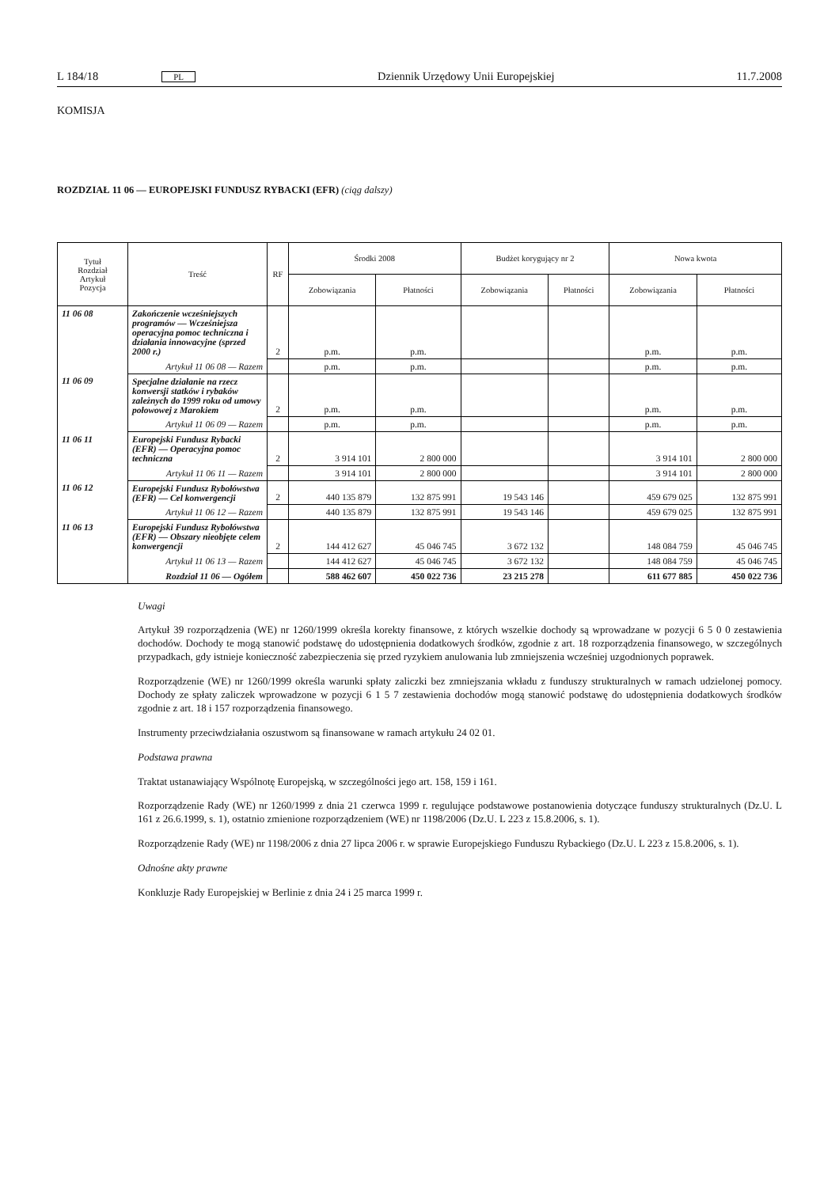L 184/18 PL Dziennik Urzędowy Unii Europejskiej 11.7.2008
KOMISJA
ROZDZIAŁ 11 06 — EUROPEJSKI FUNDUSZ RYBACKI (EFR) (ciąg dalszy)
| Tytuł Rozdział Artykuł Pozycja | Treść | RF | Środki 2008 | | Budżet korygujący nr 2 | | Nowa kwota | |
| --- | --- | --- | --- | --- | --- | --- | --- | --- |
| | | | Zobowiązania | Płatności | Zobowiązania | Płatności | Zobowiązania | Płatności |
| 11 06 08 | Zakończenie wcześniejszych programów — Wcześniejsza operacyjna pomoc techniczna i działania innowacyjne (sprzed 2000 r.) | 2 | p.m. | p.m. | | | p.m. | p.m. |
| | Artykuł 11 06 08 — Razem | | p.m. | p.m. | | | p.m. | p.m. |
| 11 06 09 | Specjalne działanie na rzecz konwersji statków i rybaków zależnych do 1999 roku od umowy połowowej z Marokiem | 2 | p.m. | p.m. | | | p.m. | p.m. |
| | Artykuł 11 06 09 — Razem | | p.m. | p.m. | | | p.m. | p.m. |
| 11 06 11 | Europejski Fundusz Rybacki (EFR) — Operacyjna pomoc techniczna | 2 | 3 914 101 | 2 800 000 | | | 3 914 101 | 2 800 000 |
| | Artykuł 11 06 11 — Razem | | 3 914 101 | 2 800 000 | | | 3 914 101 | 2 800 000 |
| 11 06 12 | Europejski Fundusz Rybołówstwa (EFR) — Cel konwergencji | 2 | 440 135 879 | 132 875 991 | 19 543 146 | | 459 679 025 | 132 875 991 |
| | Artykuł 11 06 12 — Razem | | 440 135 879 | 132 875 991 | 19 543 146 | | 459 679 025 | 132 875 991 |
| 11 06 13 | Europejski Fundusz Rybołówstwa (EFR) — Obszary nieobjęte celem konwergencji | 2 | 144 412 627 | 45 046 745 | 3 672 132 | | 148 084 759 | 45 046 745 |
| | Artykuł 11 06 13 — Razem | | 144 412 627 | 45 046 745 | 3 672 132 | | 148 084 759 | 45 046 745 |
| | Rozdział 11 06 — Ogółem | | 588 462 607 | 450 022 736 | 23 215 278 | | 611 677 885 | 450 022 736 |
Uwagi
Artykuł 39 rozporządzenia (WE) nr 1260/1999 określa korekty finansowe, z których wszelkie dochody są wprowadzane w pozycji 6 5 0 0 zestawienia dochodów. Dochody te mogą stanowić podstawę do udostępnienia dodatkowych środków, zgodnie z art. 18 rozporządzenia finansowego, w szczególnych przypadkach, gdy istnieje konieczność zabezpieczenia się przed ryzykiem anulowania lub zmniejszenia wcześniej uzgodnionych poprawek.
Rozporządzenie (WE) nr 1260/1999 określa warunki spłaty zaliczki bez zmniejszania wkładu z funduszy strukturalnych w ramach udzielonej pomocy. Dochody ze spłaty zaliczek wprowadzone w pozycji 6 1 5 7 zestawienia dochodów mogą stanowić podstawę do udostępnienia dodatkowych środków zgodnie z art. 18 i 157 rozporządzenia finansowego.
Instrumenty przeciwdziałania oszustwom są finansowane w ramach artykułu 24 02 01.
Podstawa prawna
Traktat ustanawiający Wspólnotę Europejską, w szczególności jego art. 158, 159 i 161.
Rozporządzenie Rady (WE) nr 1260/1999 z dnia 21 czerwca 1999 r. regulujące podstawowe postanowienia dotyczące funduszy strukturalnych (Dz.U. L 161 z 26.6.1999, s. 1), ostatnio zmienione rozporządzeniem (WE) nr 1198/2006 (Dz.U. L 223 z 15.8.2006, s. 1).
Rozporządzenie Rady (WE) nr 1198/2006 z dnia 27 lipca 2006 r. w sprawie Europejskiego Funduszu Rybackiego (Dz.U. L 223 z 15.8.2006, s. 1).
Odnośne akty prawne
Konkluzje Rady Europejskiej w Berlinie z dnia 24 i 25 marca 1999 r.